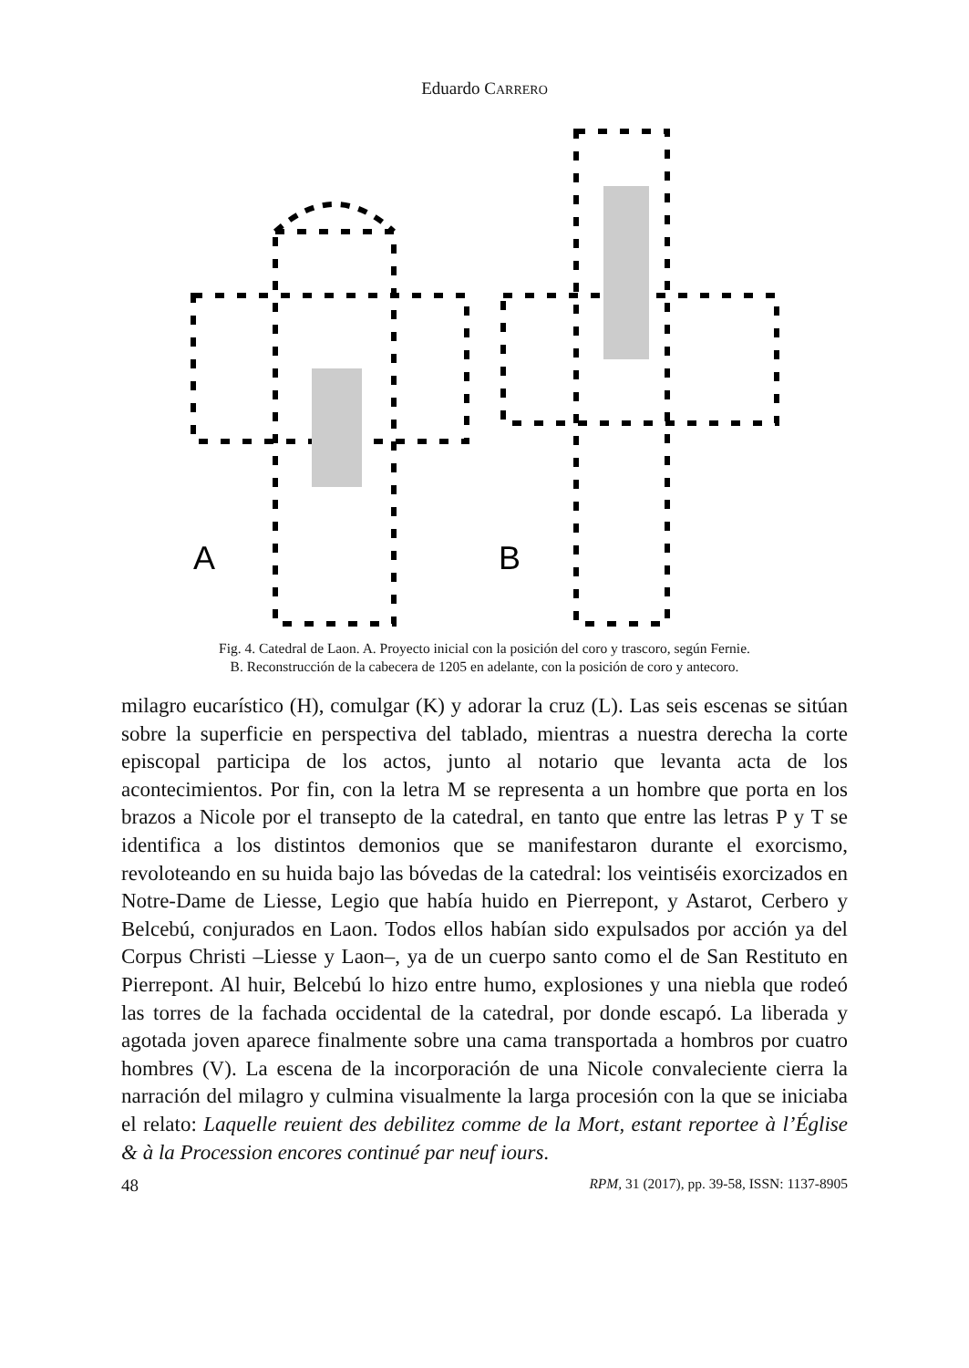Eduardo CARRERO
A
B
Fig. 4. Catedral de Laon. A. Proyecto inicial con la posición del coro y trascoro, según Fernie.
B. Reconstrucción de la cabecera de 1205 en adelante, con la posición de coro y antecoro.
milagro eucarístico (H), comulgar (K) y adorar la cruz (L). Las seis escenas se sitúan sobre la superficie en perspectiva del tablado, mientras a nuestra derecha la corte episcopal participa de los actos, junto al notario que levanta acta de los acontecimientos. Por fin, con la letra M se representa a un hombre que porta en los brazos a Nicole por el transepto de la catedral, en tanto que entre las letras P y T se identifica a los distintos demonios que se manifestaron durante el exorcismo, revoloteando en su huida bajo las bóvedas de la catedral: los veintiséis exorcizados en Notre-Dame de Liesse, Legio que había huido en Pierrepont, y Astarot, Cerbero y Belcebú, conjurados en Laon. Todos ellos habían sido expulsados por acción ya del Corpus Christi –Liesse y Laon–, ya de un cuerpo santo como el de San Restituto en Pierrepont. Al huir, Belcebú lo hizo entre humo, explosiones y una niebla que rodeó las torres de la fachada occidental de la catedral, por donde escapó. La liberada y agotada joven aparece finalmente sobre una cama transportada a hombros por cuatro hombres (V). La escena de la incorporación de una Nicole convaleciente cierra la narración del milagro y culmina visualmente la larga procesión con la que se iniciaba el relato: Laquelle reuient des debilitez comme de la Mort, estant reportee à l’Église & à la Procession encores continué par neuf iours.
48 RPM, 31 (2017), pp. 39-58, ISSN: 1137-8905